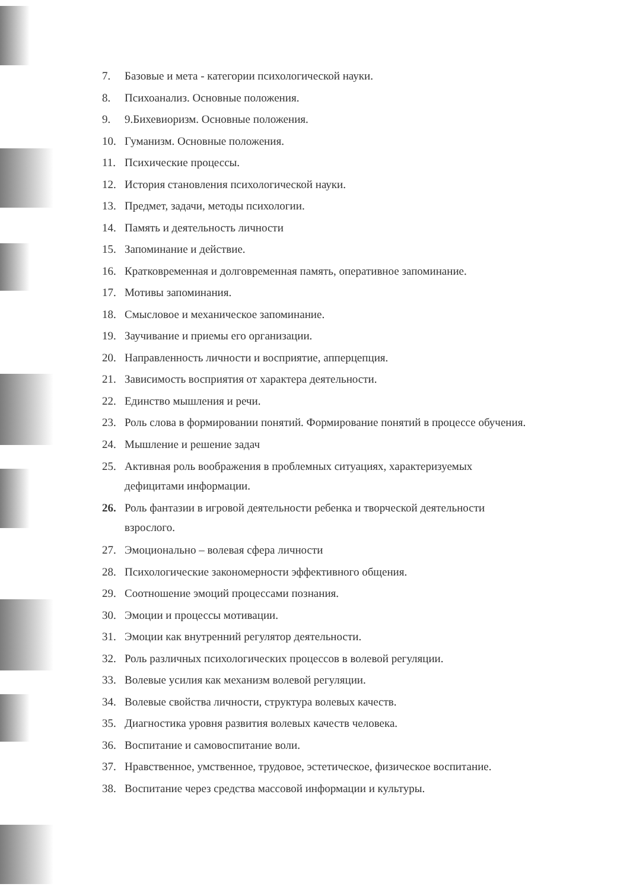7. Базовые и мета - категории психологической науки.
8. Психоанализ. Основные положения.
9. 9.Бихевиоризм. Основные положения.
10. Гуманизм. Основные положения.
11. Психические процессы.
12. История становления психологической науки.
13. Предмет, задачи, методы психологии.
14. Память и деятельность личности
15. Запоминание и действие.
16. Кратковременная и долговременная память, оперативное запоминание.
17. Мотивы запоминания.
18. Смысловое и механическое запоминание.
19. Заучивание и приемы его организации.
20. Направленность личности и восприятие, апперцепция.
21. Зависимость восприятия от характера деятельности.
22. Единство мышления и речи.
23. Роль слова в формировании понятий. Формирование понятий в процессе обучения.
24. Мышление и решение задач
25. Активная роль воображения в проблемных ситуациях, характеризуемых
дефицитами информации.
26. Роль фантазии в игровой деятельности ребенка и творческой деятельности
взрослого.
27. Эмоционально – волевая сфера личности
28. Психологические закономерности эффективного общения.
29. Соотношение эмоций процессами познания.
30. Эмоции и процессы мотивации.
31. Эмоции как внутренний регулятор деятельности.
32. Роль различных психологических процессов в волевой регуляции.
33. Волевые усилия как механизм волевой регуляции.
34. Волевые свойства личности, структура волевых качеств.
35. Диагностика уровня развития волевых качеств человека.
36. Воспитание и самовоспитание воли.
37. Нравственное, умственное, трудовое, эстетическое, физическое воспитание.
38. Воспитание через средства массовой информации и культуры.